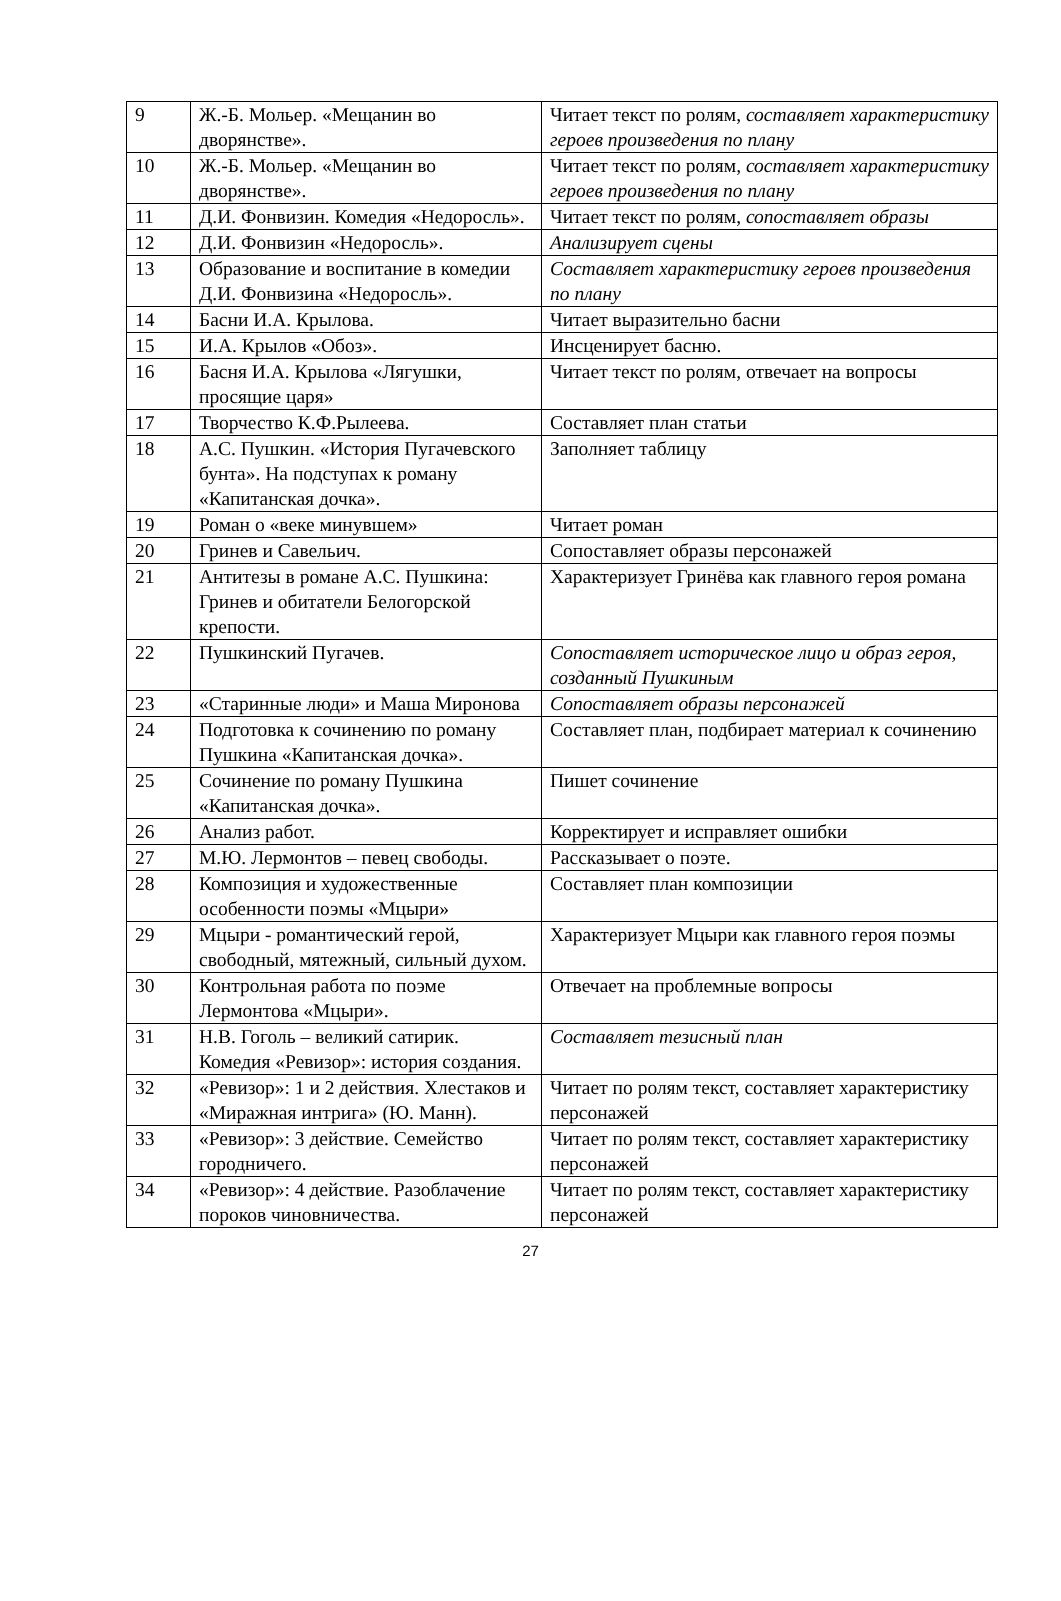| 9 | Ж.-Б. Мольер. «Мещанин во дворянстве». | Читает текст по ролям, составляет характеристику героев произведения по плану |
| 10 | Ж.-Б. Мольер. «Мещанин во дворянстве». | Читает текст по ролям, составляет характеристику героев произведения по плану |
| 11 | Д.И. Фонвизин. Комедия «Недоросль». | Читает текст по ролям, сопоставляет образы |
| 12 | Д.И. Фонвизин «Недоросль». | Анализирует сцены |
| 13 | Образование и воспитание в комедии Д.И. Фонвизина «Недоросль». | Составляет характеристику героев произведения по плану |
| 14 | Басни И.А. Крылова. | Читает выразительно басни |
| 15 | И.А. Крылов «Обоз». | Инсценирует басню. |
| 16 | Басня И.А. Крылова «Лягушки, просящие царя» | Читает текст по ролям, отвечает на вопросы |
| 17 | Творчество К.Ф.Рылеева. | Составляет план статьи |
| 18 | А.С. Пушкин. «История Пугачевского бунта». На подступах к роману «Капитанская дочка». | Заполняет таблицу |
| 19 | Роман о «веке минувшем» | Читает роман |
| 20 | Гринев и Савельич. | Сопоставляет образы персонажей |
| 21 | Антитезы в романе А.С. Пушкина: Гринев и обитатели Белогорской крепости. | Характеризует Гринёва как главного героя романа |
| 22 | Пушкинский Пугачев. | Сопоставляет историческое лицо и образ героя, созданный Пушкиным |
| 23 | «Старинные люди» и Маша Миронова | Сопоставляет образы персонажей |
| 24 | Подготовка к сочинению по роману Пушкина «Капитанская дочка». | Составляет план, подбирает материал к сочинению |
| 25 | Сочинение по роману Пушкина «Капитанская дочка». | Пишет сочинение |
| 26 | Анализ работ. | Корректирует и исправляет ошибки |
| 27 | М.Ю. Лермонтов – певец свободы. | Рассказывает о поэте. |
| 28 | Композиция и художественные особенности поэмы «Мцыри» | Составляет план композиции |
| 29 | Мцыри - романтический герой, свободный, мятежный, сильный духом. | Характеризует Мцыри как главного героя поэмы |
| 30 | Контрольная работа по поэме Лермонтова «Мцыри». | Отвечает на проблемные вопросы |
| 31 | Н.В. Гоголь – великий сатирик. Комедия «Ревизор»: история создания. | Составляет тезисный план |
| 32 | «Ревизор»: 1 и 2 действия. Хлестаков и «Миражная интрига» (Ю. Манн). | Читает по ролям текст, составляет характеристику персонажей |
| 33 | «Ревизор»: 3 действие. Семейство городничего. | Читает по ролям текст, составляет характеристику персонажей |
| 34 | «Ревизор»: 4 действие. Разоблачение пороков чиновничества. | Читает по ролям текст, составляет характеристику персонажей |
27